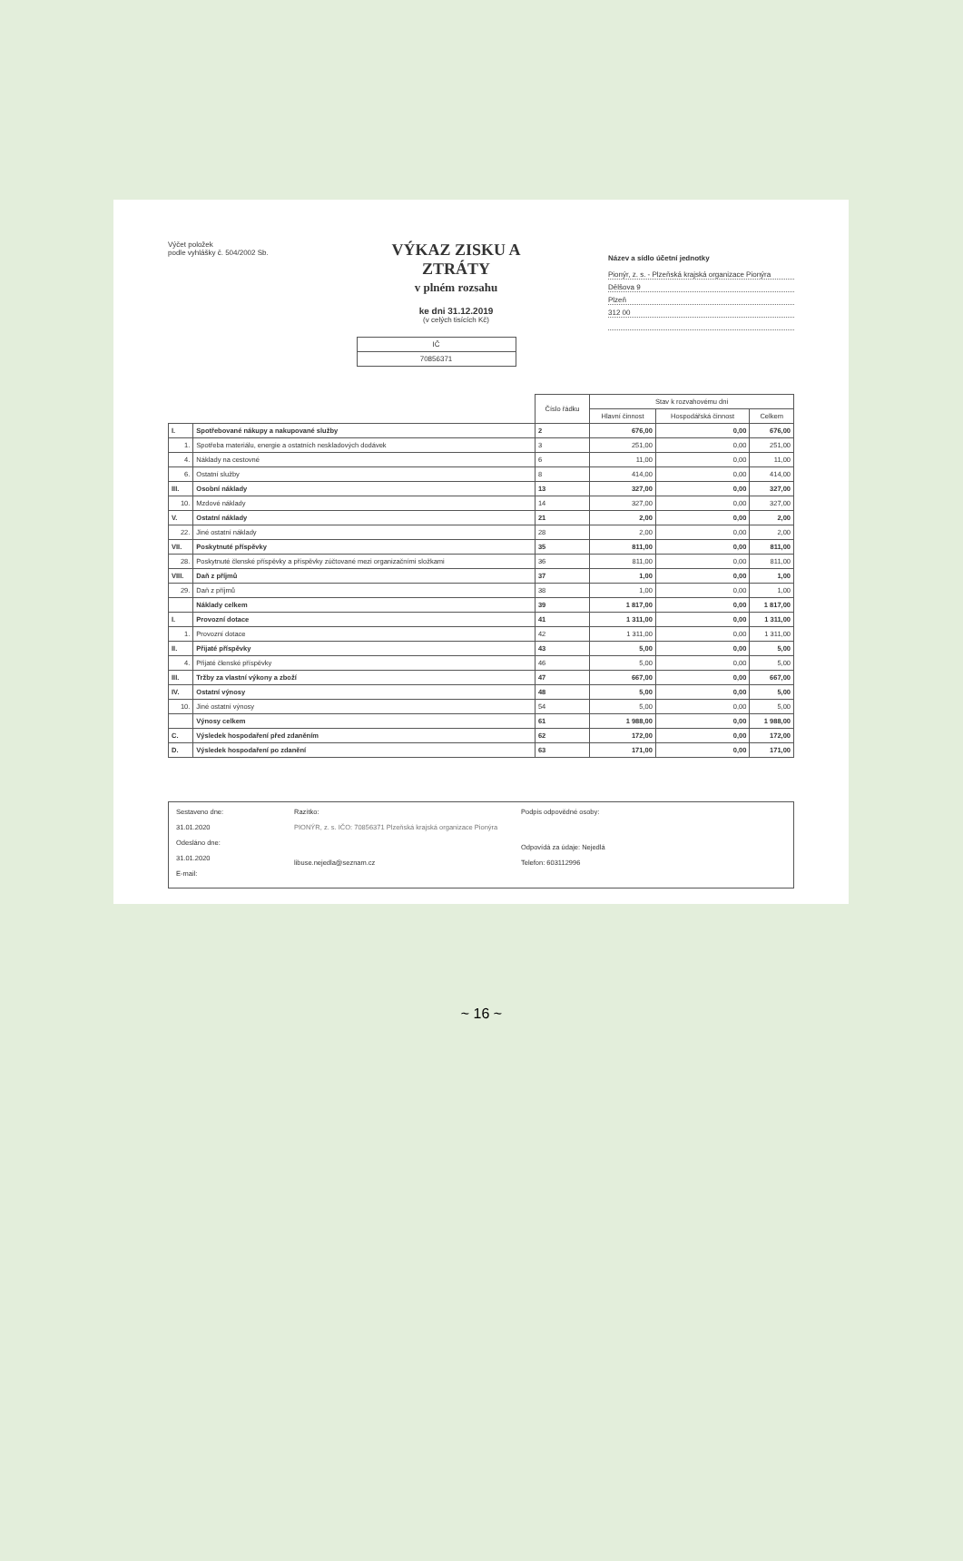Výčet položek
podle vyhlášky č. 504/2002 Sb.
VÝKAZ ZISKU A ZTRÁTY
v plném rozsahu
ke dni 31.12.2019
(v celých tisících Kč)
IČ
70856371
Název a sídlo účetní jednotky
Pionýr, z. s. - Plzeňská krajská organizace Pionýra
Dělšova 9
Plzeň
312 00
| | | Číslo řádku | Stav k rozvahovému dni | | |
| --- | --- | --- | --- | --- | --- |
| | | | Hlavní činnost | Hospodářská činnost | Celkem |
| I. | Spotřebované nákupy a nakupované služby | 2 | 676,00 | 0,00 | 676,00 |
| 1. | Spotřeba materiálu, energie a ostatních neskladových dodávek | 3 | 251,00 | 0,00 | 251,00 |
| 4. | Náklady na cestovné | 6 | 11,00 | 0,00 | 11,00 |
| 6. | Ostatní služby | 8 | 414,00 | 0,00 | 414,00 |
| III. | Osobní náklady | 13 | 327,00 | 0,00 | 327,00 |
| 10. | Mzdové náklady | 14 | 327,00 | 0,00 | 327,00 |
| V. | Ostatní náklady | 21 | 2,00 | 0,00 | 2,00 |
| 22. | Jiné ostatní náklady | 28 | 2,00 | 0,00 | 2,00 |
| VII. | Poskytnuté příspěvky | 35 | 811,00 | 0,00 | 811,00 |
| 28. | Poskytnuté členské příspěvky a příspěvky zúčtované mezi organizačními složkami | 36 | 811,00 | 0,00 | 811,00 |
| VIII. | Daň z příjmů | 37 | 1,00 | 0,00 | 1,00 |
| 29. | Daň z příjmů | 38 | 1,00 | 0,00 | 1,00 |
| | Náklady celkem | 39 | 1 817,00 | 0,00 | 1 817,00 |
| I. | Provozní dotace | 41 | 1 311,00 | 0,00 | 1 311,00 |
| 1. | Provozní dotace | 42 | 1 311,00 | 0,00 | 1 311,00 |
| II. | Přijaté příspěvky | 43 | 5,00 | 0,00 | 5,00 |
| 4. | Přijaté členské příspěvky | 46 | 5,00 | 0,00 | 5,00 |
| III. | Tržby za vlastní výkony a zboží | 47 | 667,00 | 0,00 | 667,00 |
| IV. | Ostatní výnosy | 48 | 5,00 | 0,00 | 5,00 |
| 10. | Jiné ostatní výnosy | 54 | 5,00 | 0,00 | 5,00 |
| | Výnosy celkem | 61 | 1 988,00 | 0,00 | 1 988,00 |
| C. | Výsledek hospodaření před zdaněním | 62 | 172,00 | 0,00 | 172,00 |
| D. | Výsledek hospodaření po zdanění | 63 | 171,00 | 0,00 | 171,00 |
Sestaveno dne:
31.01.2020
Odesláno dne:
31.01.2020
E-mail:
Razítko:
PIONÝR, z. s. IČO: 70856371 Plzeňská krajská organizace Pionýra
libuse.nejedla@seznam.cz
Podpis odpovědné osoby:
Odpovídá za údaje: Nejedlá
Telefon: 603112996
~ 16 ~